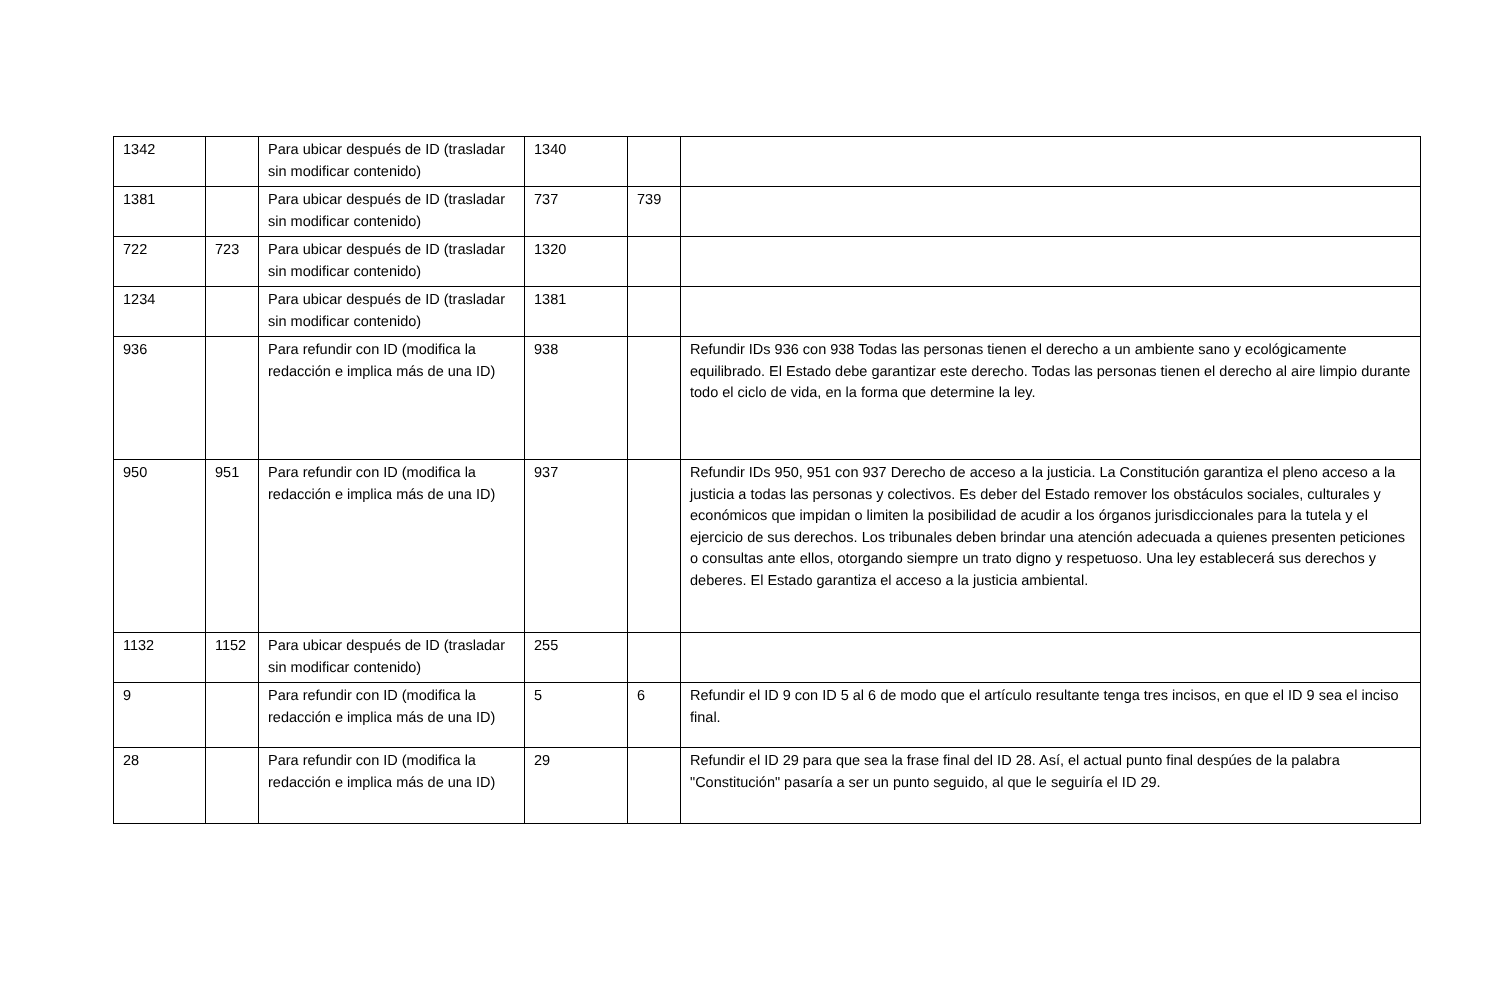| 1342 | | Para ubicar después de ID (trasladar sin modificar contenido) | 1340 | | |
| 1381 | | Para ubicar después de ID (trasladar sin modificar contenido) | 737 | 739 | |
| 722 | 723 | Para ubicar después de ID (trasladar sin modificar contenido) | 1320 | | |
| 1234 | | Para ubicar después de ID (trasladar sin modificar contenido) | 1381 | | |
| 936 | | Para refundir con ID (modifica la redacción e implica más de una ID) | 938 | | Refundir IDs 936 con 938 Todas las personas tienen el derecho a un ambiente sano y ecológicamente equilibrado. El Estado debe garantizar este derecho. Todas las personas tienen el derecho al aire limpio durante todo el ciclo de vida, en la forma que determine la ley. |
| 950 | 951 | Para refundir con ID (modifica la redacción e implica más de una ID) | 937 | | Refundir IDs 950, 951 con 937 Derecho de acceso a la justicia. La Constitución garantiza el pleno acceso a la justicia a todas las personas y colectivos. Es deber del Estado remover los obstáculos sociales, culturales y económicos que impidan o limiten la posibilidad de acudir a los órganos jurisdiccionales para la tutela y el ejercicio de sus derechos. Los tribunales deben brindar una atención adecuada a quienes presenten peticiones o consultas ante ellos, otorgando siempre un trato digno y respetuoso. Una ley establecerá sus derechos y deberes. El Estado garantiza el acceso a la justicia ambiental. |
| 1132 | 1152 | Para ubicar después de ID (trasladar sin modificar contenido) | 255 | | |
| 9 | | Para refundir con ID (modifica la redacción e implica más de una ID) | 5 | 6 | Refundir el ID 9 con ID 5 al 6 de modo que el artículo resultante tenga tres incisos, en que el ID 9 sea el inciso final. |
| 28 | | Para refundir con ID (modifica la redacción e implica más de una ID) | 29 | | Refundir el ID 29 para que sea la frase final del ID 28. Así, el actual punto final despúes de la palabra "Constitución" pasaría a ser un punto seguido, al que le seguiría el ID 29. |